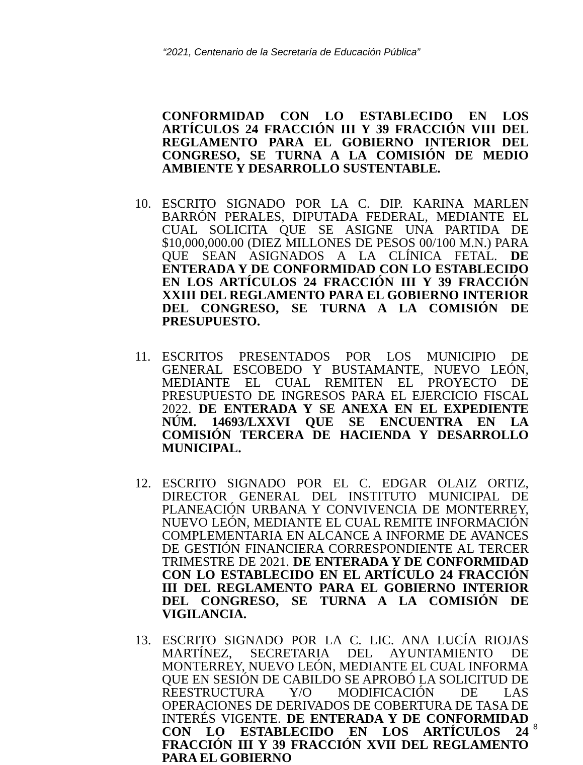“2021, Centenario de la Secretaría de Educación Pública”
CONFORMIDAD CON LO ESTABLECIDO EN LOS ARTÍCULOS 24 FRACCIÓN III Y 39 FRACCIÓN VIII DEL REGLAMENTO PARA EL GOBIERNO INTERIOR DEL CONGRESO, SE TURNA A LA COMISIÓN DE MEDIO AMBIENTE Y DESARROLLO SUSTENTABLE.
10. ESCRITO SIGNADO POR LA C. DIP. KARINA MARLEN BARRÓN PERALES, DIPUTADA FEDERAL, MEDIANTE EL CUAL SOLICITA QUE SE ASIGNE UNA PARTIDA DE $10,000,000.00 (DIEZ MILLONES DE PESOS 00/100 M.N.) PARA QUE SEAN ASIGNADOS A LA CLÍNICA FETAL. DE ENTERADA Y DE CONFORMIDAD CON LO ESTABLECIDO EN LOS ARTÍCULOS 24 FRACCIÓN III Y 39 FRACCIÓN XXIII DEL REGLAMENTO PARA EL GOBIERNO INTERIOR DEL CONGRESO, SE TURNA A LA COMISIÓN DE PRESUPUESTO.
11. ESCRITOS PRESENTADOS POR LOS MUNICIPIO DE GENERAL ESCOBEDO Y BUSTAMANTE, NUEVO LEÓN, MEDIANTE EL CUAL REMITEN EL PROYECTO DE PRESUPUESTO DE INGRESOS PARA EL EJERCICIO FISCAL 2022. DE ENTERADA Y SE ANEXA EN EL EXPEDIENTE NÚM. 14693/LXXVI QUE SE ENCUENTRA EN LA COMISIÓN TERCERA DE HACIENDA Y DESARROLLO MUNICIPAL.
12. ESCRITO SIGNADO POR EL C. EDGAR OLAIZ ORTIZ, DIRECTOR GENERAL DEL INSTITUTO MUNICIPAL DE PLANEACIÓN URBANA Y CONVIVENCIA DE MONTERREY, NUEVO LEÓN, MEDIANTE EL CUAL REMITE INFORMACIÓN COMPLEMENTARIA EN ALCANCE A INFORME DE AVANCES DE GESTIÓN FINANCIERA CORRESPONDIENTE AL TERCER TRIMESTRE DE 2021. DE ENTERADA Y DE CONFORMIDAD CON LO ESTABLECIDO EN EL ARTÍCULO 24 FRACCIÓN III DEL REGLAMENTO PARA EL GOBIERNO INTERIOR DEL CONGRESO, SE TURNA A LA COMISIÓN DE VIGILANCIA.
13. ESCRITO SIGNADO POR LA C. LIC. ANA LUCÍA RIOJAS MARTÍNEZ, SECRETARIA DEL AYUNTAMIENTO DE MONTERREY, NUEVO LEÓN, MEDIANTE EL CUAL INFORMA QUE EN SESIÓN DE CABILDO SE APROBÓ LA SOLICITUD DE REESTRUCTURA Y/O MODIFICACIÓN DE LAS OPERACIONES DE DERIVADOS DE COBERTURA DE TASA DE INTERÉS VIGENTE. DE ENTERADA Y DE CONFORMIDAD CON LO ESTABLECIDO EN LOS ARTÍCULOS 24 FRACCIÓN III Y 39 FRACCIÓN XVII DEL REGLAMENTO PARA EL GOBIERNO
8